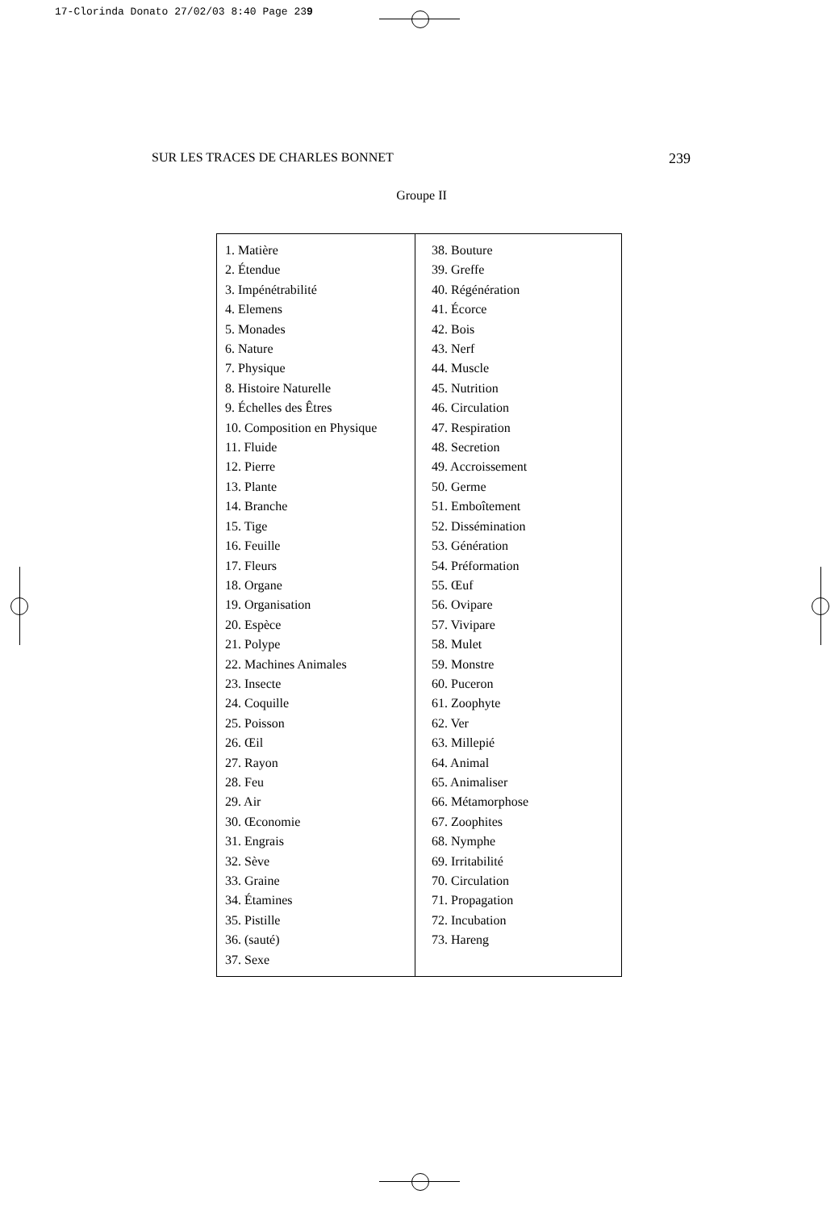17-Clorinda Donato 27/02/03 8:40 Page 239
SUR LES TRACES DE CHARLES BONNET 239
Groupe II
| 1. Matière 2. Étendue 3. Impénétrabilité 4. Elemens 5. Monades 6. Nature 7. Physique 8. Histoire Naturelle 9. Échelles des Êtres 10. Composition en Physique 11. Fluide 12. Pierre 13. Plante 14. Branche 15. Tige 16. Feuille 17. Fleurs 18. Organe 19. Organisation 20. Espèce 21. Polype 22. Machines Animales 23. Insecte 24. Coquille 25. Poisson 26. Œil 27. Rayon 28. Feu 29. Air 30. Œconomie 31. Engrais 32. Sève 33. Graine 34. Étamines 35. Pistille 36. (sauté) 37. Sexe | 38. Bouture 39. Greffe 40. Régénération 41. Écorce 42. Bois 43. Nerf 44. Muscle 45. Nutrition 46. Circulation 47. Respiration 48. Secretion 49. Accroissement 50. Germe 51. Emboîtement 52. Dissémination 53. Génération 54. Préformation 55. Œuf 56. Ovipare 57. Vivipare 58. Mulet 59. Monstre 60. Puceron 61. Zoophyte 62. Ver 63. Millepié 64. Animal 65. Animaliser 66. Métamorphose 67. Zoophites 68. Nymphe 69. Irritabilité 70. Circulation 71. Propagation 72. Incubation 73. Hareng |